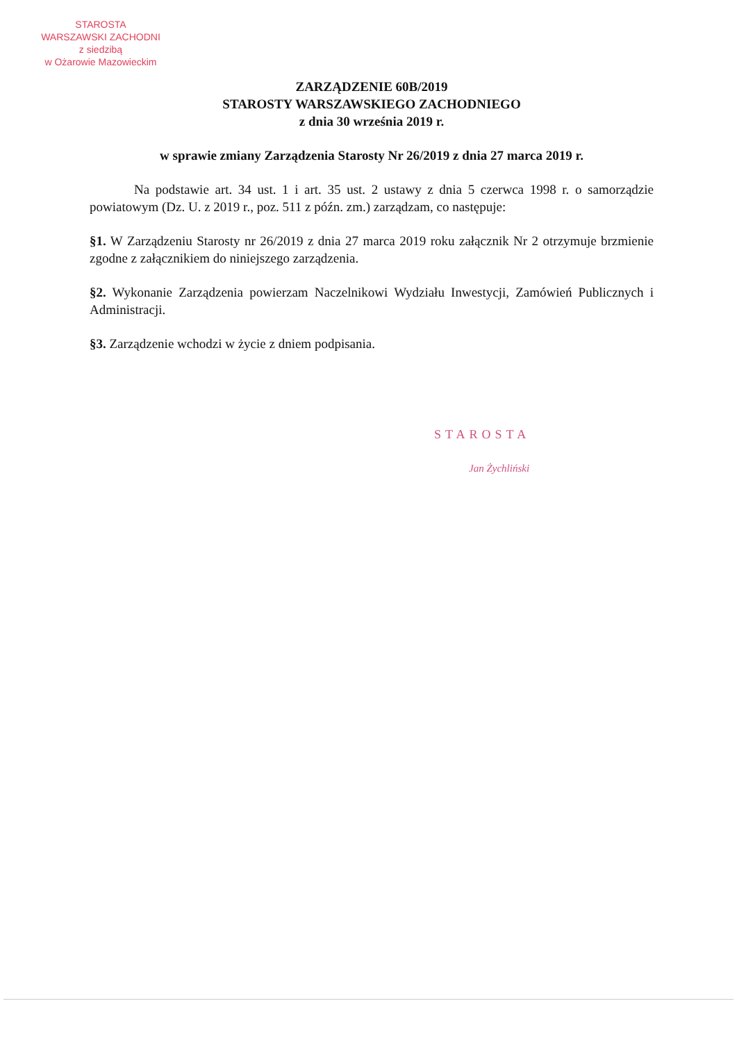STAROSTA
WARSZAWSKI ZACHODNI
z siedzibą
w Ożarowie Mazowieckim
ZARZĄDZENIE 60B/2019
STAROSTY WARSZAWSKIEGO ZACHODNIEGO
z dnia 30 września 2019 r.
w sprawie zmiany Zarządzenia Starosty Nr 26/2019 z dnia 27 marca 2019 r.
Na podstawie art. 34 ust. 1 i art. 35 ust. 2 ustawy z dnia 5 czerwca 1998 r. o samorządzie powiatowym (Dz. U. z 2019 r., poz. 511 z późn. zm.) zarządzam, co następuje:
§1. W Zarządzeniu Starosty nr 26/2019 z dnia 27 marca 2019 roku załącznik Nr 2 otrzymuje brzmienie zgodne z załącznikiem do niniejszego zarządzenia.
§2. Wykonanie Zarządzenia powierzam Naczelnikowi Wydziału Inwestycji, Zamówień Publicznych i Administracji.
§3. Zarządzenie wchodzi w życie z dniem podpisania.
STAROSTA
Jan Żychliński